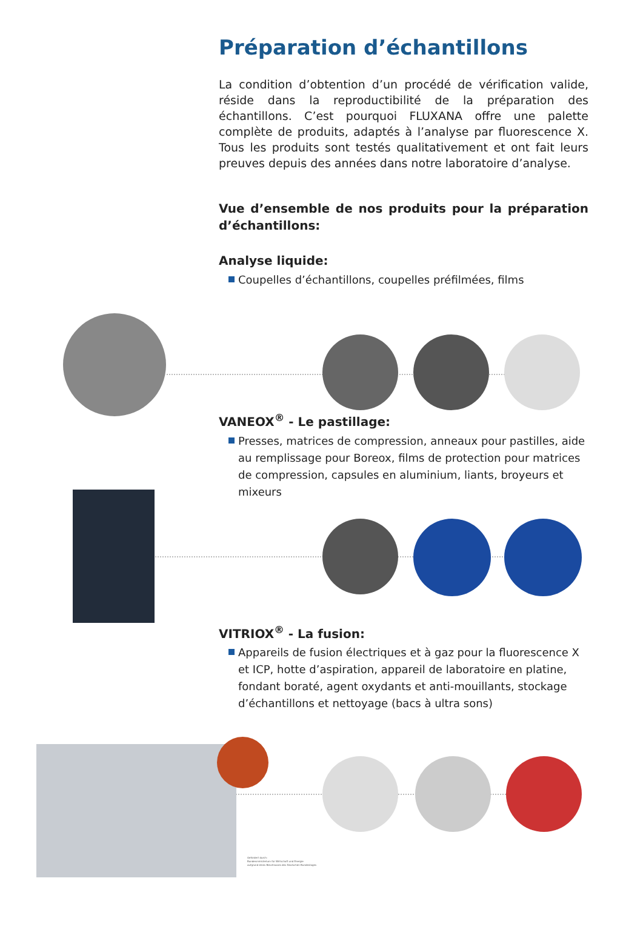Préparation d’échantillons
La condition d’obtention d’un procédé de vérification valide, réside dans la reproductibilité de la préparation des échantillons. C’est pourquoi FLUXANA offre une palette complète de produits, adaptés à l’analyse par fluorescence X. Tous les produits sont testés qualitativement et ont fait leurs preuves depuis des années dans notre laboratoire d’analyse.
Vue d’ensemble de nos produits pour la préparation d’échantillons:
Analyse liquide:
Coupelles d’échantillons, coupelles préfilmées, films
VANEOX<sup>®</sup> - Le pastillage:
Presses, matrices de compression, anneaux pour pastilles, aide au remplissage pour Boreox, films de protection pour matrices de compression, capsules en aluminium, liants, broyeurs et mixeurs
VITRIOX<sup>®</sup> - La fusion:
Appareils de fusion électriques et à gaz pour la fluorescence X et ICP, hotte d’aspiration, appareil de laboratoire en platine, fondant boraté, agent oxydants et anti-mouillants, stockage d’échantillons et nettoyage (bacs à ultra sons)
Gefördert durch:
Bundesministerium für Wirtschaft und Energie
aufgrund eines Beschlusses des Deutschen Bundestages